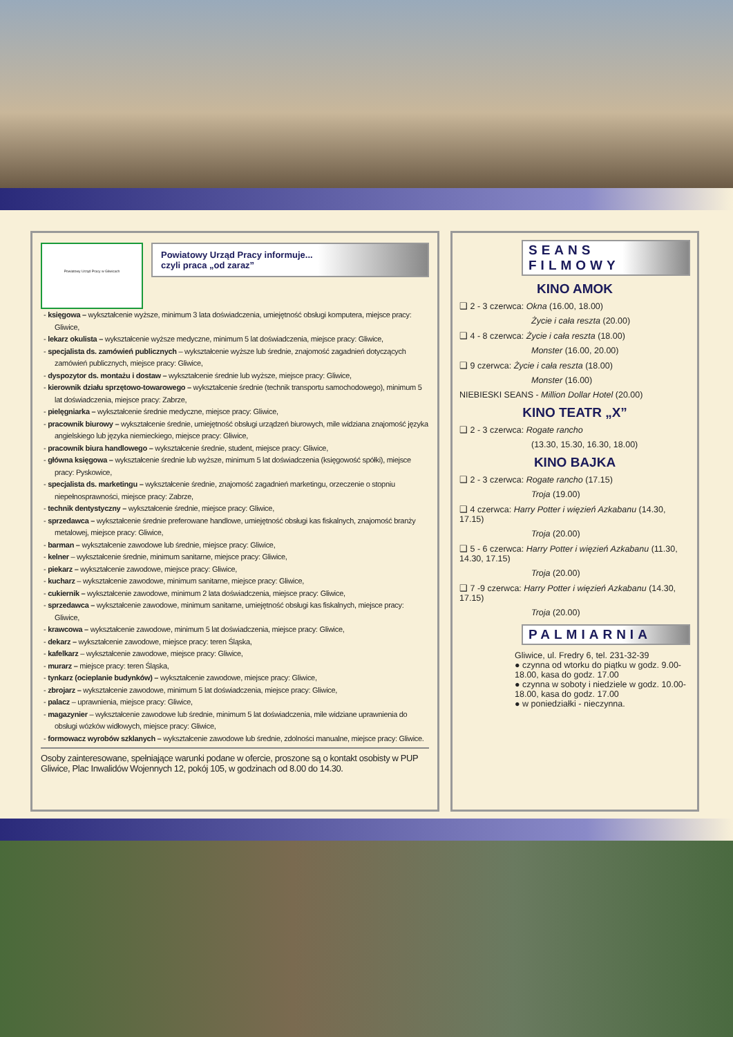Powiatowy Urząd Pracy w Gliwicach
Powiatowy Urząd Pracy informuje...
czyli praca „od zaraz”
- księgowa – wykształcenie wyższe, minimum 3 lata doświadczenia, umiejętność obsługi komputera, miejsce pracy: Gliwice,
- lekarz okulista – wykształcenie wyższe medyczne, minimum 5 lat doświadczenia, miejsce pracy: Gliwice,
- specjalista ds. zamówień publicznych – wykształcenie wyższe lub średnie, znajomość zagadnień dotyczących zamówień publicznych, miejsce pracy: Gliwice,
- dyspozytor ds. montażu i dostaw – wykształcenie średnie lub wyższe, miejsce pracy: Gliwice,
- kierownik działu sprzętowo-towarowego – wykształcenie średnie (technik transportu samochodowego), minimum 5 lat doświadczenia, miejsce pracy: Zabrze,
- pielęgniarka – wykształcenie średnie medyczne, miejsce pracy: Gliwice,
- pracownik biurowy – wykształcenie średnie, umiejętność obsługi urządzeń biurowych, mile widziana znajomość języka angielskiego lub języka niemieckiego, miejsce pracy: Gliwice,
- pracownik biura handlowego – wykształcenie średnie, student, miejsce pracy: Gliwice,
- główna księgowa – wykształcenie średnie lub wyższe, minimum 5 lat doświadczenia (księgowość spółki), miejsce pracy: Pyskowice,
- specjalista ds. marketingu – wykształcenie średnie, znajomość zagadnień marketingu, orzeczenie o stopniu niepełnosprawności, miejsce pracy: Zabrze,
- technik dentystyczny – wykształcenie średnie, miejsce pracy: Gliwice,
- sprzedawca – wykształcenie średnie preferowane handlowe, umiejętność obsługi kas fiskalnych, znajomość branży metalowej, miejsce pracy: Gliwice,
- barman – wykształcenie zawodowe lub średnie, miejsce pracy: Gliwice,
- kelner – wykształcenie średnie, minimum sanitarne, miejsce pracy: Gliwice,
- piekarz – wykształcenie zawodowe, miejsce pracy: Gliwice,
- kucharz – wykształcenie zawodowe, minimum sanitarne, miejsce pracy: Gliwice,
- cukiernik – wykształcenie zawodowe, minimum 2 lata doświadczenia, miejsce pracy: Gliwice,
- sprzedawca – wykształcenie zawodowe, minimum sanitarne, umiejętność obsługi kas fiskalnych, miejsce pracy: Gliwice,
- krawcowa – wykształcenie zawodowe, minimum 5 lat doświadczenia, miejsce pracy: Gliwice,
- dekarz – wykształcenie zawodowe, miejsce pracy: teren Śląska,
- kafelkarz – wykształcenie zawodowe, miejsce pracy: Gliwice,
- murarz – miejsce pracy: teren Śląska,
- tynkarz (ocieplanie budynków) – wykształcenie zawodowe, miejsce pracy: Gliwice,
- zbrojarz – wykształcenie zawodowe, minimum 5 lat doświadczenia, miejsce pracy: Gliwice,
- palacz – uprawnienia, miejsce pracy: Gliwice,
- magazynier – wykształcenie zawodowe lub średnie, minimum 5 lat doświadczenia, mile widziane uprawnienia do obsługi wózków widłowych, miejsce pracy: Gliwice,
- formowacz wyrobów szklanych – wykształcenie zawodowe lub średnie, zdolności manualne, miejsce pracy: Gliwice.
Osoby zainteresowane, spełniające warunki podane w ofercie, proszone są o kontakt osobisty w PUP Gliwice, Plac Inwalidów Wojennych 12, pokój 105, w godzinach od 8.00 do 14.30.
SEANS
FILMOWY
KINO AMOK
❑ 2 - 3 czerwca: Okna (16.00, 18.00)
Życie i cała reszta (20.00)
❑ 4 - 8 czerwca: Życie i cała reszta (18.00)
Monster (16.00, 20.00)
❑ 9 czerwca: Życie i cała reszta (18.00)
Monster (16.00)
NIEBIESKI SEANS - Million Dollar Hotel (20.00)
KINO TEATR „X”
❑ 2 - 3 czerwca: Rogate rancho
(13.30, 15.30, 16.30, 18.00)
KINO BAJKA
❑ 2 - 3 czerwca: Rogate rancho (17.15)
Troja (19.00)
❑ 4 czerwca: Harry Potter i więzień Azkabanu (14.30, 17.15)
Troja (20.00)
❑ 5 - 6 czerwca: Harry Potter i więzień Azkabanu (11.30, 14.30, 17.15)
Troja (20.00)
❑ 7 -9 czerwca: Harry Potter i więzień Azkabanu (14.30, 17.15)
Troja (20.00)
PALMIARNIA
Gliwice, ul. Fredry 6, tel. 231-32-39
● czynna od wtorku do piątku w godz. 9.00-18.00, kasa do godz. 17.00
● czynna w soboty i niedziele w godz. 10.00-18.00, kasa do godz. 17.00
● w poniedziałki - nieczynna.